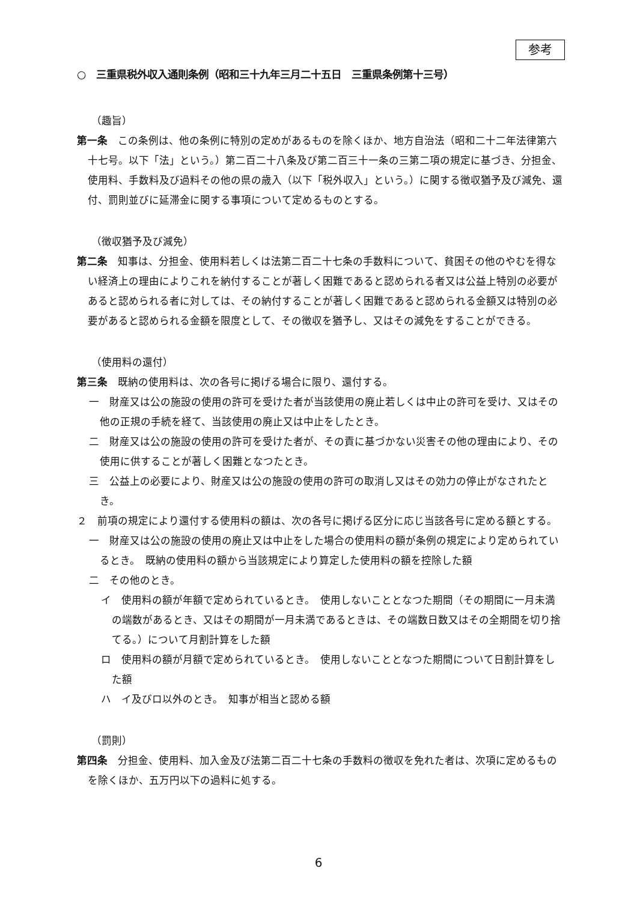参考
○　三重県税外収入通則条例（昭和三十九年三月二十五日　三重県条例第十三号）
（趣旨）
第一条　この条例は、他の条例に特別の定めがあるものを除くほか、地方自治法（昭和二十二年法律第六十七号。以下「法」という。）第二百二十八条及び第二百三十一条の三第二項の規定に基づき、分担金、使用料、手数料及び過料その他の県の歳入（以下「税外収入」という。）に関する徴収猶予及び減免、還付、罰則並びに延滞金に関する事項について定めるものとする。
（徴収猶予及び減免）
第二条　知事は、分担金、使用料若しくは法第二百二十七条の手数料について、貧困その他のやむを得ない経済上の理由によりこれを納付することが著しく困難であると認められる者又は公益上特別の必要があると認められる者に対しては、その納付することが著しく困難であると認められる金額又は特別の必要があると認められる金額を限度として、その徴収を猶予し、又はその減免をすることができる。
（使用料の還付）
第三条　既納の使用料は、次の各号に掲げる場合に限り、還付する。
一　財産又は公の施設の使用の許可を受けた者が当該使用の廃止若しくは中止の許可を受け、又はその他の正規の手続を経て、当該使用の廃止又は中止をしたとき。
二　財産又は公の施設の使用の許可を受けた者が、その責に基づかない災害その他の理由により、その使用に供することが著しく困難となつたとき。
三　公益上の必要により、財産又は公の施設の使用の許可の取消し又はその効力の停止がなされたとき。
２　前項の規定により還付する使用料の額は、次の各号に掲げる区分に応じ当該各号に定める額とする。
一　財産又は公の施設の使用の廃止又は中止をした場合の使用料の額が条例の規定により定められているとき。　既納の使用料の額から当該規定により算定した使用料の額を控除した額
二　その他のとき。
イ　使用料の額が年額で定められているとき。　使用しないこととなつた期間（その期間に一月未満の端数があるとき、又はその期間が一月未満であるときは、その端数日数又はその全期間を切り捨てる。）について月割計算をした額
ロ　使用料の額が月額で定められているとき。　使用しないこととなつた期間について日割計算をした額
ハ　イ及びロ以外のとき。　知事が相当と認める額
（罰則）
第四条　分担金、使用料、加入金及び法第二百二十七条の手数料の徴収を免れた者は、次項に定めるものを除くほか、五万円以下の過料に処する。
6